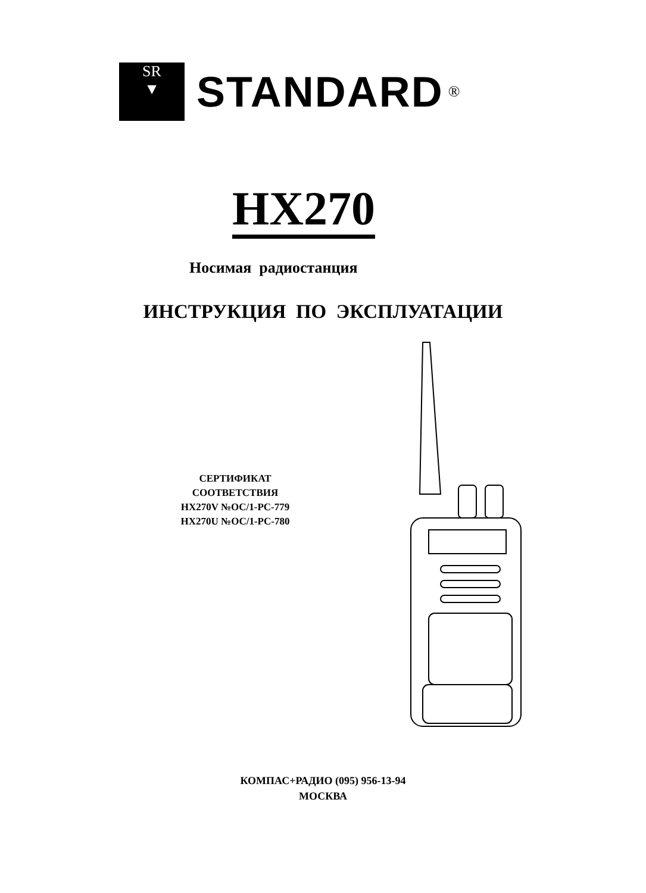SR
▼
STANDARD
®
HX270
Носимая радиостанция
ИНСТРУКЦИЯ ПО ЭКСПЛУАТАЦИИ
СЕРТИФИКАТ
СООТВЕТСТВИЯ
HX270V №OC/1-PC-779
HX270U №OC/1-PC-780
КОМПАС+РАДИО (095) 956-13-94
МОСКВА